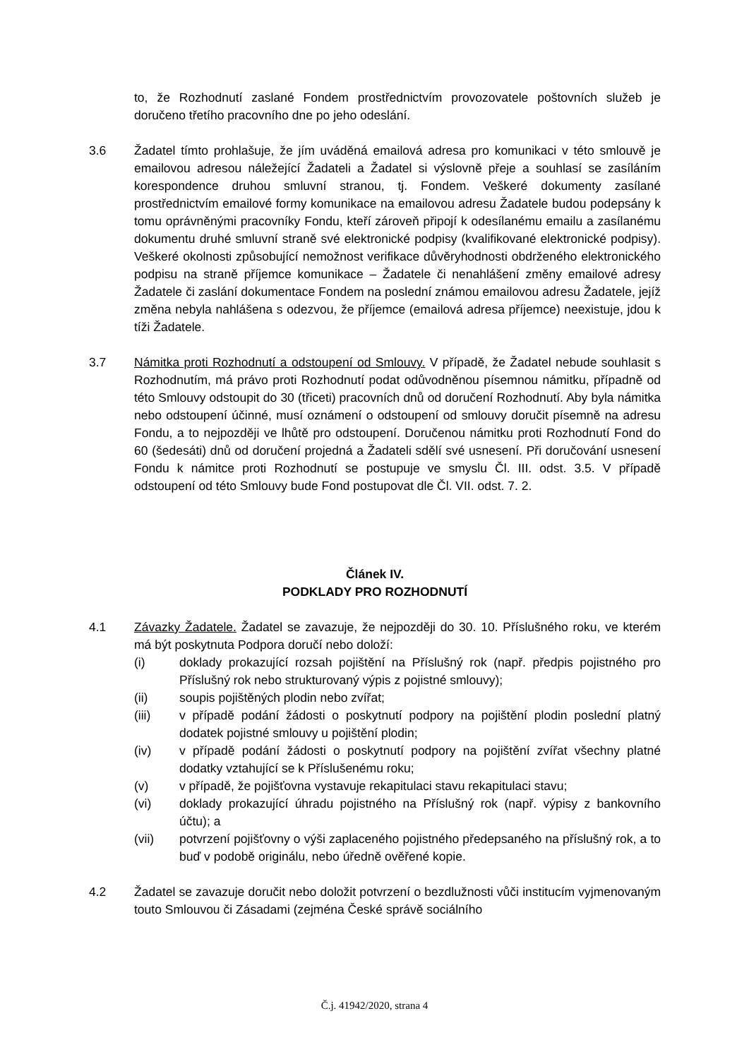to, že Rozhodnutí zaslané Fondem prostřednictvím provozovatele poštovních služeb je doručeno třetího pracovního dne po jeho odeslání.
3.6 Žadatel tímto prohlašuje, že jím uváděná emailová adresa pro komunikaci v této smlouvě je emailovou adresou náležející Žadateli a Žadatel si výslovně přeje a souhlasí se zasíláním korespondence druhou smluvní stranou, tj. Fondem. Veškeré dokumenty zasílané prostřednictvím emailové formy komunikace na emailovou adresu Žadatele budou podepsány k tomu oprávněnými pracovníky Fondu, kteří zároveň připojí k odesílanému emailu a zasílanému dokumentu druhé smluvní straně své elektronické podpisy (kvalifikované elektronické podpisy). Veškeré okolnosti způsobující nemožnost verifikace důvěryhodnosti obdrženého elektronického podpisu na straně příjemce komunikace – Žadatele či nenahlášení změny emailové adresy Žadatele či zaslání dokumentace Fondem na poslední známou emailovou adresu Žadatele, jejíž změna nebyla nahlášena s odezvou, že příjemce (emailová adresa příjemce) neexistuje, jdou k tíži Žadatele.
3.7 Námitka proti Rozhodnutí a odstoupení od Smlouvy. V případě, že Žadatel nebude souhlasit s Rozhodnutím, má právo proti Rozhodnutí podat odůvodněnou písemnou námitku, případně od této Smlouvy odstoupit do 30 (třiceti) pracovních dnů od doručení Rozhodnutí. Aby byla námitka nebo odstoupení účinné, musí oznámení o odstoupení od smlouvy doručit písemně na adresu Fondu, a to nejpozději ve lhůtě pro odstoupení. Doručenou námitku proti Rozhodnutí Fond do 60 (šedesáti) dnů od doručení projedná a Žadateli sdělí své usnesení. Při doručování usnesení Fondu k námitce proti Rozhodnutí se postupuje ve smyslu Čl. III. odst. 3.5. V případě odstoupení od této Smlouvy bude Fond postupovat dle Čl. VII. odst. 7. 2.
Článek IV.
PODKLADY PRO ROZHODNUTÍ
4.1 Závazky Žadatele. Žadatel se zavazuje, že nejpozději do 30. 10. Příslušného roku, ve kterém má být poskytnuta Podpora doručí nebo doloží:
(i) doklady prokazující rozsah pojištění na Příslušný rok (např. předpis pojistného pro Příslušný rok nebo strukturovaný výpis z pojistné smlouvy);
(ii) soupis pojištěných plodin nebo zvířat;
(iii) v případě podání žádosti o poskytnutí podpory na pojištění plodin poslední platný dodatek pojistné smlouvy u pojištění plodin;
(iv) v případě podání žádosti o poskytnutí podpory na pojištění zvířat všechny platné dodatky vztahující se k Příslušenému roku;
(v) v případě, že pojišťovna vystavuje rekapitulaci stavu rekapitulaci stavu;
(vi) doklady prokazující úhradu pojistného na Příslušný rok (např. výpisy z bankovního účtu); a
(vii) potvrzení pojišťovny o výši zaplaceného pojistného předepsaného na příslušný rok, a to buď v podobě originálu, nebo úředně ověřené kopie.
4.2 Žadatel se zavazuje doručit nebo doložit potvrzení o bezdlužnosti vůči institucím vyjmenovaným touto Smlouvou či Zásadami (zejména České správě sociálního
Č.j. 41942/2020, strana 4